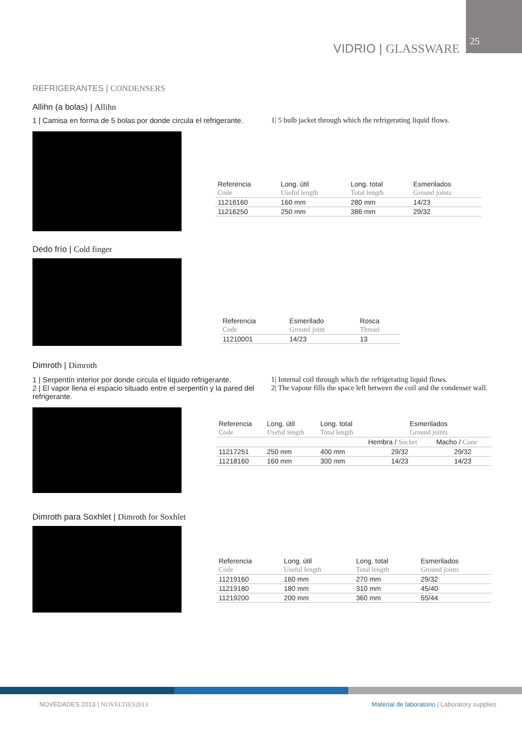VIDRIO | GLASSWARE
25
REFRIGERANTES | CONDENSERS
Allihn (a bolas) | Allihn
1 | Camisa en forma de 5 bolas por donde circula el refrigerante.
1| 5 bulb jacket through which the refrigerating liquid flows.
| Referencia | Long. útil | Long. total | Esmerilados |
| Code | Useful length | Total length | Ground joints |
| 11216160 | 160 mm | 280 mm | 14/23 |
| 11216250 | 250 mm | 386 mm | 29/32 |
Dedo frío | Cold finger
| Referencia | Esmerilado | Rosca |
| Code | Ground joint | Thread |
| 11210001 | 14/23 | 13 |
Dimroth | Dimroth
1 | Serpentín interior por donde circula el líquido refrigerante.
2 | El vapor llena el espacio situado entre el serpentín y la pared del refrigerante.
1| Internal coil through which the refrigerating liquid flows.
2| The vapour fills the space left between the coil and the condenser wall.
| Referencia | Long. útil | Long. total | Esmerilados | |
| Code | Useful length | Total length | Ground joints | |
| | | | Hembra / Socket | Macho / Cone |
| 11217251 | 250 mm | 400 mm | 29/32 | 29/32 |
| 11218160 | 160 mm | 300 mm | 14/23 | 14/23 |
Dimroth para Soxhlet | Dimroth for Soxhlet
| Referencia | Long. útil | Long. total | Esmerilados |
| Code | Useful length | Total length | Ground joints |
| 11219160 | 160 mm | 270 mm | 29/32 |
| 11219180 | 180 mm | 310 mm | 45/40 |
| 11219200 | 200 mm | 360 mm | 55/44 |
NOVEDADES 2013 | NOVELTIES2013
Material de laboratorio | Laboratory supplies